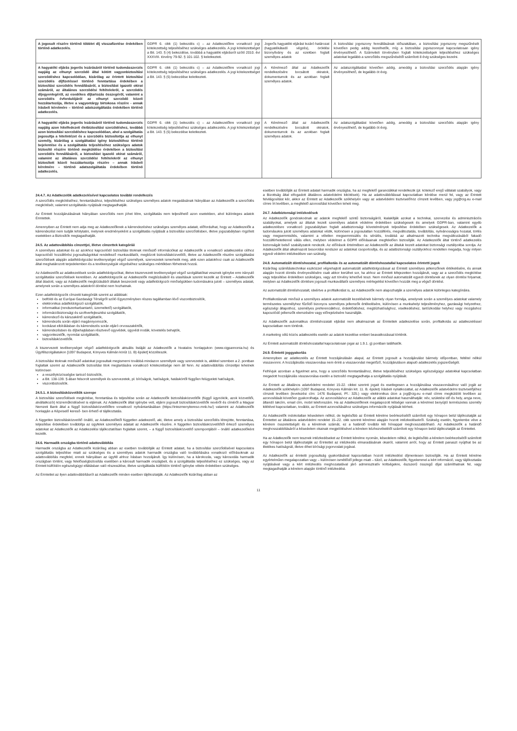| A jogosult részére történő többlet díj visszafizetése érdekében történő adatkezelés. | GDPR 6. cikk (1) bekezdés c) – az Adatkezelőkre vonatkozó jogi kötelezettség teljesítéséhez szükséges adatkezelés. A jogi kötelezettséget a Bit. 143. § (4) bekezdése, továbbá a hagyatéki eljárásról szóló 2010. évi XXXVIII. törvény 79-92. § 101-102. § keletkezteti. | Jogerős hagyatéki eljárást lezáró határozat (hagyatékátadó végzés), öröklési bizonyítvány és az ezekben foglalt személyes adatok | A biztosítási jogviszony fennállásának időszakában, a biztosítási jogviszony megszűnését követően pedig addig kezelhetők, míg a biztosítási jogviszonnyal kapcsolatosan igény érvényesíthető. A Számviteli törvényben foglalt kötelezettségek teljesítéséhez szükséges adatokat legalább a szerződés megszűnésétől számított 8 évig szükséges kezelni. |
| A hagyatéki eljárás jogerős lezárásáról történő tudomásszerzés napjáig az elhunyt szerződő által kötött vagyonbiztosítási szerződéshez kapcsolódóan, kizárólag az érintett biztosítási szerződés díjfizetéssel történő fenntartása érdekében a biztosítási szerződés fennállásáról, a biztosítást igazoló okirat számáról, az általános szerződési feltételekről, a szerződés díjegyenlegéről, az esedékes díjtartozás összegéről, valamint a szerződés évfordulójáról az elhunyt szerződő közeli hozzátartozója, illetve a vagyontárgy birtokosa részére - annak írásbeli kérelmére – történő adatszolgáltatás érdekében történő adatkezelés. | GDPR 6. cikk (1) bekezdés c) – az Adatkezelőkre vonatkozó jogi kötelezettség teljesítéséhez szükséges adatkezelés. A jogi kötelezettséget a Bit. 143. § (5) bekezdése keletkezteti. | A Kérelmező által az Adatkezelők rendelkezésére bocsátott okiratok, dokumentumok és az azokban foglalt személyes adatok. | Az adatszolgáltatást követően addig, ameddig a biztosítási szerződés alapján igény érvényesíthető, de legalább öt évig. |
| A hagyatéki eljárás jogerős lezárásáról történő tudomásszerzés napjáig azon hitelfedezeti életbiztosítási szerződéshez, továbbá azon biztosítási szerződéshez kapcsolódóan, ahol a szolgáltatás jogosultja a hitelintézet és a szerződés biztosítottja az elhunyt személy, kizárólag a szolgáltatási igény biztosítóhoz történő bejelentése és a szolgáltatás teljesítéséhez szükséges adatok biztosító részére történő megküldése érdekében a biztosítási szerződés fennállásáról, a biztosítást igazoló okirat számáról, valamint az általános szerződési feltételekről az elhunyt biztosított közeli hozzátartozója részére – annak írásbeli kérelmére – történő adatszolgáltatás érdekében történő adatkezelés. | GDPR 6. cikk (1) bekezdés c) – az Adatkezelőkre vonatkozó jogi kötelezettség teljesítéséhez szükséges adatkezelés. A jogi kötelezettséget a Bit. 143. § (5) bekezdése keletkezteti. | A Kérelmező által az Adatkezelők rendelkezésére bocsátott okiratok, dokumentumok és az azokban foglalt személyes adatok. | Az adatszolgáltatást követően addig, ameddig a biztosítási szerződés alapján igény érvényesíthető, de legalább öt évig. |
24.4.7. Az Adatkezelők adatkezelésével kapcsolatos további rendelkezés
A szerződés megkötéséhez, fenntartásához, teljesítéséhez szükséges személyes adatok megadásának hiányában az Adatkezelők a szerződés megkötését, valamint szolgáltatás nyújtását megtagadhatják.
Az Érintett hozzájárulásának hiányában szerződés nem jöhet létre, szolgáltatás nem teljesíthető azon esetekben, ahol különleges adatok Érintettek.
Amennyiben az Érintett nem adja meg az Adatkezelőknek a kárrendezéshez szükséges személyes adatait, előfordulhat, hogy az Adatkezelők a kárrendezést nem tudják lefolytatni, melynek eredményeként a szolgáltatás nyújtását a biztosítási szerződésben, illetve jogszabályban rögzített esetekben a Biztosítók megtagadhatják.
24.5. Az adattovábbítás címzettjei, illetve címzettek kategóriái
A személyes adatokat és az azokhoz kapcsolódó biztosítási titoknak minősülő információkat az Adatkezelők a vonatkozó adatkezelési célhoz kapcsolódó hozzáférési jogosultságokkal rendelkező munkavállalói, megbízott biztosításközvetítői, illetve az Adatkezelők részére szolgáltatási szerződések alapján adatfeldolgozási tevékenységet végző személyek, szervezetek ismerhetik meg, akik ezen adatokhoz csak az Adatkezelők által meghatározott terjedelemben és a tevékenységük végzéséhez szükséges mértékben férhetnek hozzá.
Az Adatkezelők az adatkezelések során adatfeldolgozókat, illetve kiszervezett tevékenységet végző szolgáltatókat vesznek igénybe erre irányuló szolgáltatási szerződések keretében. Az adatfeldolgozók az Adatkezelők megbízásából és utasításuk szerint kezelik az Érintett – Adatkezelők által átadott, vagy az Adatkezelők megbízásából általuk beszerzett vagy adatfeldolgozói minőségükben tudomásukra jutott – személyes adatait, amelynek során a személyes adatokról döntést nem hozhatnak.
Ezen adatfeldolgozók címzetti kategóriák szerint az alábbiak:
belföldi és az Európai Gazdasági Térségről szóló Egyezményben részes tagállamban lévő viszontbiztosítók,
elektronikus adatfeldolgozó szolgáltatók,
informatikai (rendszerkarbantartó, üzemeltető) szolgáltatók,
információbiztonsági és szoftverfejlesztési szolgáltatók,
kárrendező és kárszakértő szolgáltatók,
kárrendezés során eljáró magánnyomozók,
kockázat elbírálásban és kárrendezés során eljáró orvosszakértők,
kárrendezésben és díjbehajtásban résztvevő ügyvédek, ügyvédi irodák, követelés behajtók,
vagyonkezelők, nyomdai szolgáltatók,
biztosításközvetítők.
A kiszervezett tevékenységet végző adatfeldolgozók aktuális listáját az Adatkezelők a hivatalos honlapjukon (www.cigpannonia.hu) és Ügyfélszolgálatukon [1097 Budapest, Könyves Kálmán körút 11. B) épület] közzéteszik.
A biztosítási titoknak minősülő adatokat jogosultak megismerni továbbá mindazon személyek vagy szervezetek is, akikkel szemben a 2. pontban foglaltak szerint az Adatkezelők biztosítási titok megtartására vonatkozó kötelezettsége nem áll fenn. Az adattovábbítás címzettjei lehetnek különösen
a veszélyközösségbe tartozó biztosítók,
a Bit. 138-139. §-ában felsorolt személyek és szervezetek, pl. bíróságok, hatóságok, hatáskörtől függően felügyeleti hatóságok,
viszontbiztosítók.
24.5.1. A biztosításközvetítők szerepe
A biztosítási szerződések megkötése, fenntartása és teljesítése során az Adatkezelők biztosításközvetítők (függő ügynökök, azok közvetítői, alvállalkozói) közreműködésével is eljárnak. Az Adatkezelők által igénybe vett, eljárni jogosult biztosításközvetítők nevéről és címéről a Magyar Nemzeti Bank által a függő biztosításközvetítőkre vonatkozó nyilvántartásában (https://intezmenykereso.mnb.hu/) valamint az Adatkezelők honlapján a Képviselő kereső- ben érhető el tájékoztatás.
A független biztosításközvetítő önálló, az Adatkezelőktől független adatkezelő, aki, illetve amely a biztosítási szerződés létrejötte, fenntartása, teljesítése érdekében továbbítja az ügyfelek személyes adatait az Adatkezelők részére. A független biztosításközvetítőtől érkező személyes adatokat az Adatkezelők az Adatkezelési tájékoztatóban foglaltak szerint, – a függő biztosításközvetítő szempontjából – önálló adatkezelőként kezelik.
24.6. Harmadik országba történő adattovábbítás
Harmadik országba az Adatkezelők kizárólag abban az esetben továbbítják az Érintett adatait, ha a biztosítási szerződésével kapcsolatos szolgáltatás teljesítése miatt az szükséges és a személyes adatok harmadik országba való továbbítására vonatkozó előírásoknak az adattovábbítás megfelel, ennek hiányában az ügyfél ahhoz írásban hozzájárult. Így különösen, ha a károkozás, vagy károsodás harmadik országban történt, vagy felelősségbiztosítás esetében a károsult harmadik országbeli, és a szolgáltatás teljesítéséhez ez szükséges, vagy az Érintett külföldön egészségügyi ellátásban való részesülése, illetve szolgáltatás külföldön történő igénybe vétele érdekében szükséges.
Az Érintettet az ilyen adattovábbításról az Adatkezelők minden esetben tájékoztatják. Az Adatkezelők kizárólag abban az
esetben továbbítják az Érintett adatait harmadik országba, ha az megfelelő garanciákkal rendelkezik (pl. kötelező erejű vállalati szabályok, vagy a Bizottság által elfogadott általános adatvédelmi kikötések). Ha az adattovábbítással kapcsolatban kérdése merül fel, vagy az Érintett felvilágosítást kér, akkor az Érintett az Adatkezelők székhelyén vagy az adatvédelmi tisztviselőhöz címzett levélben, vagy jog@cig.eu e-mail címre írt levélben, a megfelelő azonosítást követően teheti meg.
24.7. Adatbiztonsági intézkedések
Az Adatkezelők gondoskodnak az adatok megfelelő szintű biztonságáról, kialakítják azokat a technikai, szervezési és adminisztrációs szabályokat, amelyek az általuk kezelt személyes adatok védelme érdekében szükségesek és amelyek GDPR-ban, valamint egyéb adatkezelésre vonatkozó jogszabályban foglalt adatbiztonsági követelmények teljesítése érdekében szükségesek. Az Adatkezelők a tudomásukra jutott személyes adatokat védik, különösen a jogosulatlan hozzáférés, megváltoztatás, továbbítás, nyilvánosságra hozatal, törlés vagy megsemmisítés, valamint a véletlen megsemmisülés és sérülés, továbbá az alkalmazott technika megváltozásából fakadó hozzáférhetetlenné válás ellen, melyben védelmet a GDPR előírásainak megfelelően biztosítják. Az Adatkezelők által történő adatkezelés biztonságát belső szabályzatok rendezik. Az előírások értelmében az Adatkezelők az általuk kezelt adatokat biztonsági osztályokba sorolja. Az Adatkezelők által alkalmazott besorolási rendszer az adatokat csoportosítja, és az adatbiztonsági osztályokhoz rendelten megadja, hogy milyen egyedi védelmi intézkedésre van szükség.
24.8. Automatizált döntéshozatal, profilalkotás és az automatizált döntéshozatallal kapcsolatos érintetti jogok
Kizárólag számítástechnikai eszközzel végrehajtott automatizált adatfeldolgozással az Érintett személyes jellemzőinek értékelésére, és annak alapján hozott döntés érvényesítésére csak akkor kerülhet sor, ha ahhoz az Érintett kifejezetten hozzájárult, vagy az a szerződés megkötése vagy teljesítése érdekében szükséges, vagy azt törvény lehetővé teszi. Nem minősül automatizált egyedi döntésnek az olyan döntési folyamat, melyben az Adatkezelők döntésre jogosult munkavállalói személyes mérlegelést követően hozzák meg a végső döntést.
Az automatizált döntéshozatalt, ideértve a profilalkotást is, az Adatkezelők nem alapozhatják a személyes adatok különleges kategóriáira.
Profilalkotásnak minősül a személyes adatok automatizált kezelésének bármely olyan formája, amelynek során a személyes adatokat valamely természetes személyhez fűződő bizonyos személyes jellemzők értékelésére, különösen a munkahelyi teljesítményhez, gazdasági helyzethez, egészségi állapothoz, személyes preferenciákhoz, érdeklődéshez, megbízhatósághoz, viselkedéshez, tartózkodási helyhez vagy mozgáshoz kapcsolódó jellemzők elemzésére vagy előrejelzésére használják.
Az Adatkezelők automatikus döntéshozatali eljárást nem alkalmaznak az Érintettek adatkezelése során, profilalkotás az adatkezeléssel kapcsolatban nem történik.
A marketing célú közös adatkezelés esetén az adatok kezelése emberi beavatkozással történik.
Az Érintett automatizált döntéshozatallal kapcsolatosan jogai az 1.9.1. g) pontban találhatók.
24.9. Érintetti joggyakorlás
Amennyiben az adatkezelés az Érintett hozzájárulásán alapul, az Érintett jogosult a hozzájárulást bármely időpontban, feltétel nélkül visszavonni. A hozzájárulás visszavonása nem érinti a visszavonást megelőző, hozzájáruláson alapuló adatkezelés jogszerűségét.
Felhívjuk azonban a figyelmet arra, hogy a szerződés fenntartásához, illetve teljesítéséhez szükséges egészségügyi adatokkal kapcsolatban megadott hozzájárulás visszavonása esetén a biztosító megtagadhatja a szolgáltatás nyújtását.
Az Érintett az általános adatvédelmi rendelet 15-22. cikkei szerinti jogait és esetlegesen a hozzájárulása visszavonásához való jogát az Adatkezelők székhelyén (1097 Budapest, Könyves Kálmán krt. 11. B. épület) írásbeli nyilatkozattal, az Adatkezelők adatvédelmi tisztviselőjéhez címzett levélben (levelezési cím: 1476 Budapest, Pf.: 325.) vagy elektronikus úton a jog@cig.eu e-mail címre megküldött levélben az azonosítását követően gyakorolhatja. Az azonosításhoz az Adatkezelők az alábbi adatokat használhatják: név, születési idő és hely, anyja neve, állandó lakcím, email cím, mobil telefonszám. Ha az Adatkezelőknek megalapozott kétségei vannak a kérelmet benyújtó természetes személy kilétével kapcsolatban, további, az Érintett azonosításához szükséges információk nyújtását kérheti.
Az Adatkezelők indokolatlan késedelem nélkül, de legkésőbb az Érintett kérelme beérkezésétől számított egy hónapon belül tájékoztatják az Érintettet az általános adatvédelmi rendelet 15–22. cikk szerinti kérelmei alapján hozott intézkedésekről. Szükség esetén, figyelembe véve a kérelem összetettségét és a kérelmek számát, ez a határidő további két hónappal meghosszabbítható. Az Adatkezelők a határidő meghosszabbításáról a késedelem okainak megjelölésével a kérelem kézhezvételétől számított egy hónapon belül tájékoztatják az Érintettet.
Ha az Adatkezelők nem tesznek intézkedéseket az Érintett kérelme nyomán, késedelem nélkül, de legkésőbb a kérelem beérkezésétől számított egy hónapon belül tájékoztatják az Érintettet az intézkedés elmaradásának okairól, valamint arról, hogy az Érintett panaszt nyújthat be az illetékes hatóságnál, illetve élhet bírósági jogorvoslati jogával.
Az Adatkezelők az érintetti jogosultság gyakorlásával kapcsolatban hozott intézkedést díjmentesen biztosítják. Ha az Érintett kérelme egyértelműen megalapozatlan vagy – különösen ismétlődő jellege miatt – túlzó, az Adatkezelők, figyelemmel a kért információ, vagy tájékoztatás nyújtásával vagy a kért intézkedés meghozatalával járó adminisztratív költségekre, észszerű összegű díjat számíthatnak fel, vagy megtagadhatják a kérelem alapján történő intézkedést.
11